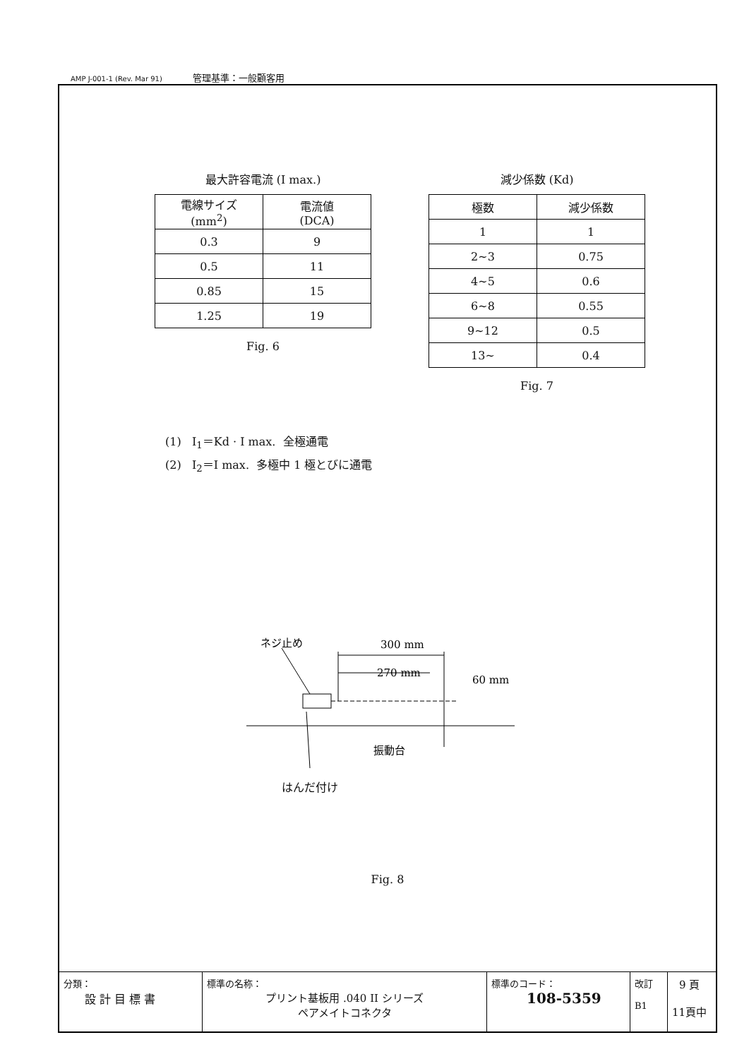AMP J-001-1 (Rev. Mar 91) 管理基準：一般顧客用
最大許容電流 (I max.)
| 電線サイズ (mm<sup>2</sup>) | 電流値 (DCA) |
| --- | --- |
| 0.3 | 9 |
| 0.5 | 11 |
| 0.85 | 15 |
| 1.25 | 19 |
Fig. 6
減少係数 (Kd)
| 極数 | 減少係数 |
| --- | --- |
| 1 | 1 |
| 2~3 | 0.75 |
| 4~5 | 0.6 |
| 6~8 | 0.55 |
| 9~12 | 0.5 |
| 13~ | 0.4 |
Fig. 7
(1) I<sub>1</sub>＝Kd · I max. 全極通電
(2) I<sub>2</sub>＝I max. 多極中 1 極とびに通電
ネジ止め
300 mm
270 mm
60 mm
振動台
はんだ付け
Fig. 8
分類：
設 計 目 標 書
標準の名称：
プリント基板用 .040 II シリーズ
ペアメイトコネクタ
標準のコード：
108-5359
改訂
B1
9 頁
11頁中